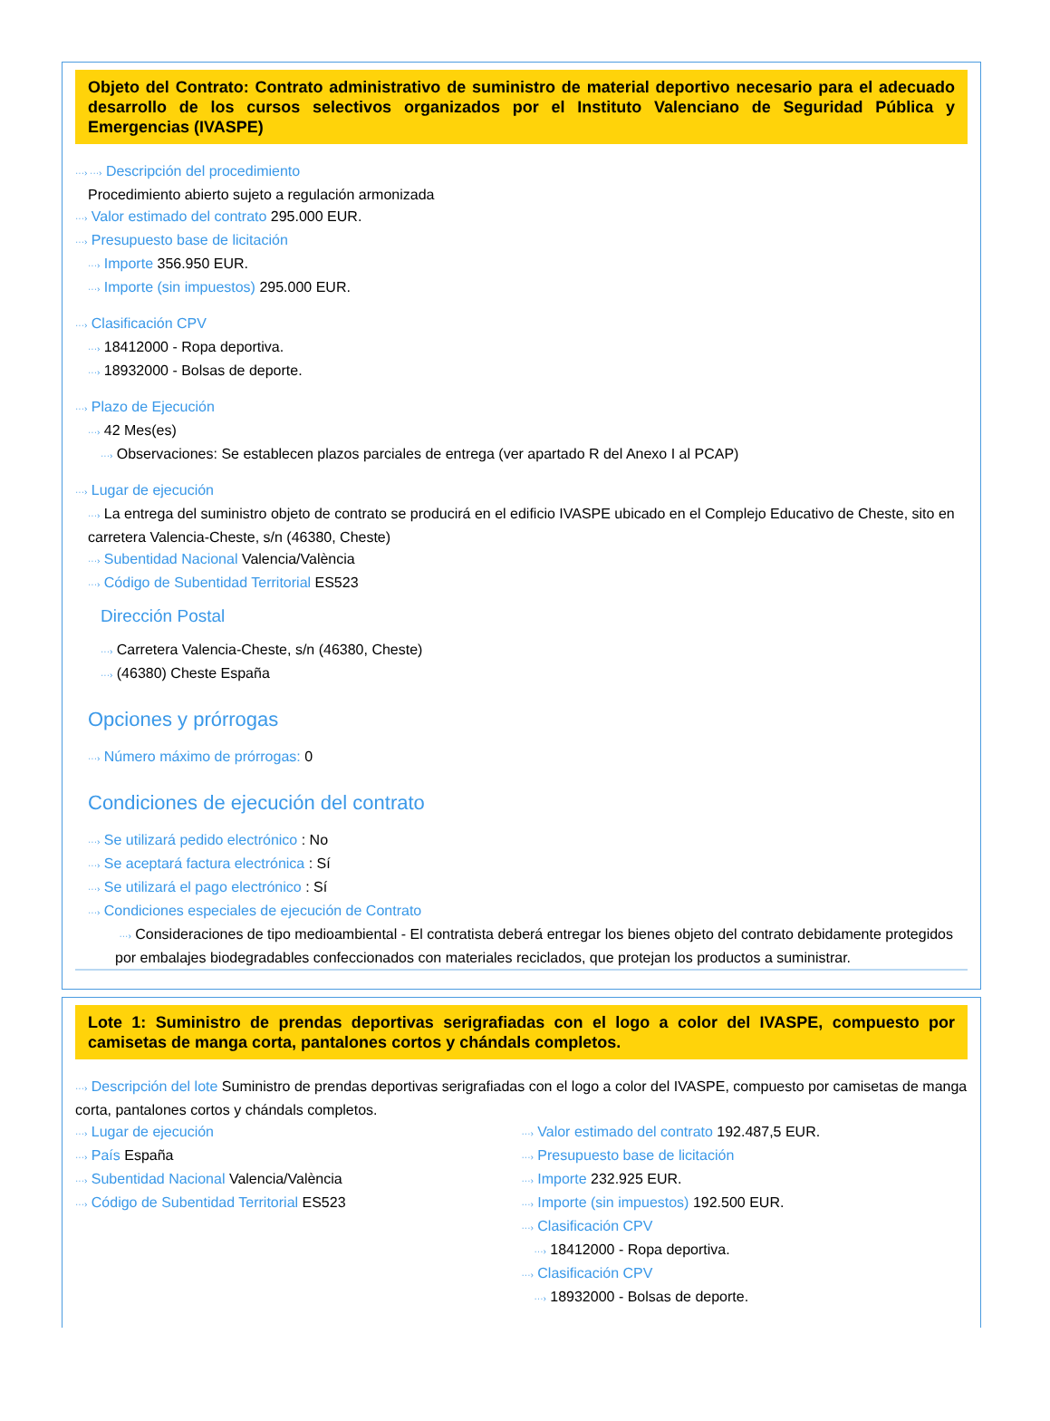Objeto del Contrato: Contrato administrativo de suministro de material deportivo necesario para el adecuado desarrollo de los cursos selectivos organizados por el Instituto Valenciano de Seguridad Pública y Emergencias (IVASPE)
···› ···› Descripción del procedimiento
Procedimiento abierto sujeto a regulación armonizada
···› Valor estimado del contrato 295.000 EUR.
···› Presupuesto base de licitación
···› Importe 356.950 EUR.
···› Importe (sin impuestos) 295.000 EUR.
···› Clasificación CPV
···› 18412000 - Ropa deportiva.
···› 18932000 - Bolsas de deporte.
···› Plazo de Ejecución
···› 42 Mes(es)
···› Observaciones: Se establecen plazos parciales de entrega (ver apartado R del Anexo I al PCAP)
···› Lugar de ejecución
···› La entrega del suministro objeto de contrato se producirá en el edificio IVASPE ubicado en el Complejo Educativo de Cheste, sito en carretera Valencia-Cheste, s/n (46380, Cheste)
···› Subentidad Nacional Valencia/València
···› Código de Subentidad Territorial ES523
Dirección Postal
···› Carretera Valencia-Cheste, s/n (46380, Cheste)
···› (46380) Cheste España
Opciones y prórrogas
···› Número máximo de prórrogas: 0
Condiciones de ejecución del contrato
···› Se utilizará pedido electrónico : No
···› Se aceptará factura electrónica : Sí
···› Se utilizará el pago electrónico : Sí
···› Condiciones especiales de ejecución de Contrato
···› Consideraciones de tipo medioambiental - El contratista deberá entregar los bienes objeto del contrato debidamente protegidos por embalajes biodegradables confeccionados con materiales reciclados, que protejan los productos a suministrar.
Lote 1: Suministro de prendas deportivas serigrafiadas con el logo a color del IVASPE, compuesto por camisetas de manga corta, pantalones cortos y chándals completos.
···› Descripción del lote Suministro de prendas deportivas serigrafiadas con el logo a color del IVASPE, compuesto por camisetas de manga corta, pantalones cortos y chándals completos.
···› Lugar de ejecución
···› País España
···› Subentidad Nacional Valencia/València
···› Código de Subentidad Territorial ES523
···› Valor estimado del contrato 192.487,5 EUR.
···› Presupuesto base de licitación
···› Importe 232.925 EUR.
···› Importe (sin impuestos) 192.500 EUR.
···› Clasificación CPV
···› 18412000 - Ropa deportiva.
···› Clasificación CPV
···› 18932000 - Bolsas de deporte.